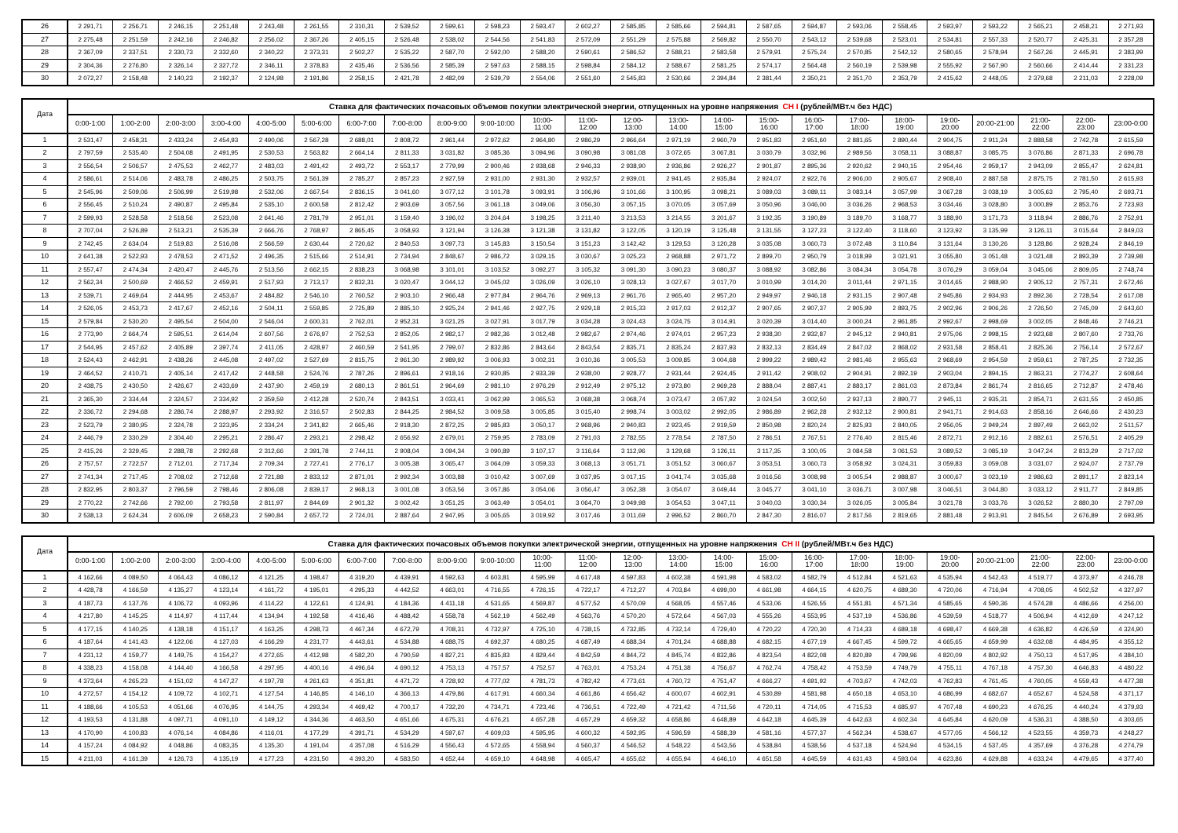| 26 | 2 291,71 | 2 256,71 | 2 246,15 | 2 251,48 | 2 243,48 | 2 261,55 | 2 310,31 | 2 539,52 | 2 599,61 | 2 598,23 | 2 593,47 | 2 602,27 | 2 585,85 | 2 585,66 | 2 594,81 | 2 587,65 | 2 594,87 | 2 593,06 | 2 558,45 | 2 593,97 | 2 593,22 | 2 565,21 | 2 458,21 | 2 271,93 |
| 27 | 2 275,48 | 2 251,59 | 2 242,16 | 2 246,82 | 2 256,02 | 2 367,26 | 2 405,15 | 2 526,48 | 2 538,02 | 2 544,56 | 2 541,83 | 2 572,09 | 2 551,29 | 2 575,88 | 2 569,82 | 2 550,70 | 2 543,12 | 2 539,68 | 2 523,01 | 2 534,81 | 2 557,33 | 2 520,77 | 2 425,31 | 2 357,28 |
| 28 | 2 367,09 | 2 337,51 | 2 330,73 | 2 332,60 | 2 340,22 | 2 373,31 | 2 502,27 | 2 535,22 | 2 587,70 | 2 592,00 | 2 588,20 | 2 590,61 | 2 586,52 | 2 588,21 | 2 583,58 | 2 579,91 | 2 575,24 | 2 570,85 | 2 542,12 | 2 580,65 | 2 578,94 | 2 567,26 | 2 445,91 | 2 383,99 |
| 29 | 2 304,36 | 2 276,80 | 2 326,14 | 2 327,72 | 2 346,11 | 2 378,83 | 2 435,46 | 2 536,56 | 2 585,39 | 2 597,63 | 2 588,15 | 2 598,84 | 2 584,12 | 2 588,67 | 2 581,25 | 2 574,17 | 2 564,48 | 2 560,19 | 2 539,98 | 2 555,92 | 2 567,90 | 2 560,66 | 2 414,44 | 2 331,23 |
| 30 | 2 072,27 | 2 158,48 | 2 140,23 | 2 192,37 | 2 124,98 | 2 191,86 | 2 258,15 | 2 421,78 | 2 482,09 | 2 539,79 | 2 554,06 | 2 551,60 | 2 545,83 | 2 530,66 | 2 394,84 | 2 381,44 | 2 350,21 | 2 351,70 | 2 353,79 | 2 415,62 | 2 448,05 | 2 379,68 | 2 211,03 | 2 228,09 |
| Дата | Ставка для фактических почасовых объемов покупки электрической энергии, отпущенных на уровне напряжения СН I (рублей/МВт.ч без НДС) | | | | | | | | | | | | | | | | | | | | | | | |
| --- | --- | --- | --- | --- | --- | --- | --- | --- | --- | --- | --- | --- | --- | --- | --- | --- | --- | --- | --- | --- | --- | --- | --- | --- |
| | 0:00-1:00 | 1:00-2:00 | 2:00-3:00 | 3:00-4:00 | 4:00-5:00 | 5:00-6:00 | 6:00-7:00 | 7:00-8:00 | 8:00-9:00 | 9:00-10:00 | 10:00- 11:00 | 11:00- 12:00 | 12:00- 13:00 | 13:00- 14:00 | 14:00- 15:00 | 15:00- 16:00 | 16:00- 17:00 | 17:00- 18:00 | 18:00- 19:00 | 19:00- 20:00 | 20:00-21:00 | 21:00- 22:00 | 22:00- 23:00 | 23:00-0:00 |
| 1 | 2 531,47 | 2 458,31 | 2 433,24 | 2 454,93 | 2 490,06 | 2 567,28 | 2 688,01 | 2 808,72 | 2 961,44 | 2 972,62 | 2 964,80 | 2 986,29 | 2 966,64 | 2 971,19 | 2 960,79 | 2 951,83 | 2 951,60 | 2 881,65 | 2 890,44 | 2 904,75 | 2 911,24 | 2 888,58 | 2 742,78 | 2 615,59 |
| 2 | 2 797,59 | 2 535,40 | 2 504,08 | 2 491,95 | 2 530,53 | 2 563,82 | 2 664,14 | 2 811,33 | 3 031,82 | 3 085,36 | 3 094,96 | 3 090,98 | 3 081,08 | 3 072,65 | 3 067,81 | 3 030,79 | 3 032,96 | 2 989,56 | 3 058,11 | 3 088,87 | 3 085,75 | 3 076,86 | 2 871,33 | 2 696,78 |
| 3 | 2 556,54 | 2 506,57 | 2 475,53 | 2 462,77 | 2 483,03 | 2 491,42 | 2 493,72 | 2 553,17 | 2 779,99 | 2 900,46 | 2 938,68 | 2 946,33 | 2 938,90 | 2 936,86 | 2 926,27 | 2 901,87 | 2 895,36 | 2 920,62 | 2 940,15 | 2 954,46 | 2 959,17 | 2 943,09 | 2 855,47 | 2 624,81 |
| 4 | 2 586,61 | 2 514,06 | 2 483,78 | 2 486,25 | 2 503,75 | 2 561,39 | 2 785,27 | 2 857,23 | 2 927,59 | 2 931,00 | 2 931,30 | 2 932,57 | 2 939,01 | 2 941,45 | 2 935,84 | 2 924,07 | 2 922,76 | 2 906,00 | 2 905,67 | 2 908,40 | 2 887,58 | 2 875,75 | 2 781,50 | 2 615,93 |
| 5 | 2 545,96 | 2 509,06 | 2 506,99 | 2 519,98 | 2 532,06 | 2 667,54 | 2 836,15 | 3 041,60 | 3 077,12 | 3 101,78 | 3 093,91 | 3 106,96 | 3 101,66 | 3 100,95 | 3 098,21 | 3 089,03 | 3 089,11 | 3 083,14 | 3 057,99 | 3 067,28 | 3 038,19 | 3 005,63 | 2 795,40 | 2 693,71 |
| 6 | 2 556,45 | 2 510,24 | 2 490,87 | 2 495,84 | 2 535,10 | 2 600,58 | 2 812,42 | 2 903,69 | 3 057,56 | 3 061,18 | 3 049,06 | 3 056,30 | 3 057,15 | 3 070,05 | 3 057,69 | 3 050,96 | 3 046,00 | 3 036,26 | 2 968,53 | 3 034,46 | 3 028,80 | 3 000,89 | 2 853,76 | 2 723,93 |
| 7 | 2 599,93 | 2 528,58 | 2 518,56 | 2 523,08 | 2 641,46 | 2 781,79 | 2 951,01 | 3 159,40 | 3 196,02 | 3 204,64 | 3 198,25 | 3 211,40 | 3 213,53 | 3 214,55 | 3 201,67 | 3 192,35 | 3 190,89 | 3 189,70 | 3 168,77 | 3 188,90 | 3 171,73 | 3 118,94 | 2 886,76 | 2 752,91 |
| 8 | 2 707,04 | 2 526,89 | 2 513,21 | 2 535,39 | 2 666,76 | 2 768,97 | 2 865,45 | 3 058,93 | 3 121,94 | 3 126,38 | 3 121,38 | 3 131,82 | 3 122,05 | 3 120,19 | 3 125,48 | 3 131,55 | 3 127,23 | 3 122,40 | 3 118,60 | 3 123,92 | 3 135,99 | 3 126,11 | 3 015,64 | 2 849,03 |
| 9 | 2 742,45 | 2 634,04 | 2 519,83 | 2 516,08 | 2 566,59 | 2 630,44 | 2 720,62 | 2 840,53 | 3 097,73 | 3 145,83 | 3 150,54 | 3 151,23 | 3 142,42 | 3 129,53 | 3 120,28 | 3 035,08 | 3 060,73 | 3 072,48 | 3 110,84 | 3 131,64 | 3 130,26 | 3 128,86 | 2 928,24 | 2 846,19 |
| 10 | 2 641,38 | 2 522,93 | 2 478,53 | 2 471,52 | 2 496,35 | 2 515,66 | 2 514,91 | 2 734,94 | 2 848,67 | 2 986,72 | 3 029,15 | 3 030,67 | 3 025,23 | 2 968,88 | 2 971,72 | 2 899,70 | 2 950,79 | 3 018,99 | 3 021,91 | 3 055,80 | 3 051,48 | 3 021,48 | 2 893,39 | 2 739,98 |
| 11 | 2 557,47 | 2 474,34 | 2 420,47 | 2 445,76 | 2 513,56 | 2 662,15 | 2 838,23 | 3 068,98 | 3 101,01 | 3 103,52 | 3 092,27 | 3 105,32 | 3 091,30 | 3 090,23 | 3 080,37 | 3 088,92 | 3 082,86 | 3 084,34 | 3 054,78 | 3 076,29 | 3 059,04 | 3 045,06 | 2 809,05 | 2 748,74 |
| 12 | 2 562,34 | 2 500,69 | 2 466,52 | 2 459,91 | 2 517,93 | 2 713,17 | 2 832,31 | 3 020,47 | 3 044,12 | 3 045,02 | 3 026,09 | 3 026,10 | 3 028,13 | 3 027,67 | 3 017,70 | 3 010,99 | 3 014,20 | 3 011,44 | 2 971,15 | 3 014,65 | 2 988,90 | 2 905,12 | 2 757,31 | 2 672,46 |
| 13 | 2 539,71 | 2 469,64 | 2 444,95 | 2 453,67 | 2 484,82 | 2 546,10 | 2 760,52 | 2 903,10 | 2 966,48 | 2 977,84 | 2 964,76 | 2 969,13 | 2 961,76 | 2 965,40 | 2 957,20 | 2 949,97 | 2 946,18 | 2 931,15 | 2 907,48 | 2 945,86 | 2 934,93 | 2 892,36 | 2 728,54 | 2 617,08 |
| 14 | 2 526,05 | 2 453,73 | 2 417,67 | 2 452,16 | 2 504,11 | 2 559,85 | 2 725,89 | 2 885,10 | 2 925,24 | 2 941,46 | 2 927,75 | 2 929,18 | 2 915,33 | 2 917,03 | 2 912,37 | 2 907,65 | 2 907,37 | 2 905,99 | 2 893,75 | 2 902,96 | 2 906,26 | 2 726,50 | 2 745,09 | 2 643,60 |
| 15 | 2 579,84 | 2 530,20 | 2 495,54 | 2 504,00 | 2 546,04 | 2 600,31 | 2 762,01 | 2 952,31 | 3 021,25 | 3 027,91 | 3 017,79 | 3 034,28 | 3 024,43 | 3 024,75 | 3 014,91 | 3 020,39 | 3 014,40 | 3 000,24 | 2 961,85 | 2 992,67 | 2 998,69 | 3 002,05 | 2 848,46 | 2 746,21 |
| 16 | 2 773,90 | 2 664,74 | 2 595,51 | 2 614,04 | 2 607,56 | 2 676,97 | 2 752,53 | 2 852,05 | 2 982,17 | 2 982,36 | 3 012,48 | 2 982,67 | 2 974,46 | 2 974,01 | 2 957,23 | 2 938,30 | 2 932,87 | 2 945,12 | 2 940,81 | 2 975,06 | 2 998,15 | 2 923,68 | 2 807,60 | 2 733,76 |
| 17 | 2 544,95 | 2 457,62 | 2 405,89 | 2 397,74 | 2 411,05 | 2 428,97 | 2 460,59 | 2 541,95 | 2 799,07 | 2 832,86 | 2 843,64 | 2 843,54 | 2 835,71 | 2 835,24 | 2 837,93 | 2 832,13 | 2 834,49 | 2 847,02 | 2 868,02 | 2 931,58 | 2 858,41 | 2 825,36 | 2 756,14 | 2 572,67 |
| 18 | 2 524,43 | 2 462,91 | 2 438,26 | 2 445,08 | 2 497,02 | 2 527,69 | 2 815,75 | 2 961,30 | 2 989,92 | 3 006,93 | 3 002,31 | 3 010,36 | 3 005,53 | 3 009,85 | 3 004,68 | 2 999,22 | 2 989,42 | 2 981,46 | 2 955,63 | 2 968,69 | 2 954,59 | 2 959,61 | 2 787,25 | 2 732,35 |
| 19 | 2 464,52 | 2 410,71 | 2 405,14 | 2 417,42 | 2 448,58 | 2 524,76 | 2 787,26 | 2 896,61 | 2 918,16 | 2 930,85 | 2 933,39 | 2 938,00 | 2 928,77 | 2 931,44 | 2 924,45 | 2 911,42 | 2 908,02 | 2 904,91 | 2 892,19 | 2 903,04 | 2 894,15 | 2 863,31 | 2 774,27 | 2 608,64 |
| 20 | 2 438,75 | 2 430,50 | 2 426,67 | 2 433,69 | 2 437,90 | 2 459,19 | 2 680,13 | 2 861,51 | 2 964,69 | 2 981,10 | 2 976,29 | 2 912,49 | 2 975,12 | 2 973,80 | 2 969,28 | 2 888,04 | 2 887,41 | 2 883,17 | 2 861,03 | 2 873,84 | 2 861,74 | 2 816,65 | 2 712,87 | 2 478,46 |
| 21 | 2 365,30 | 2 334,44 | 2 324,57 | 2 334,92 | 2 359,59 | 2 412,28 | 2 520,74 | 2 843,51 | 3 033,41 | 3 062,99 | 3 065,53 | 3 068,38 | 3 068,74 | 3 073,47 | 3 057,92 | 3 024,54 | 3 002,50 | 2 937,13 | 2 890,77 | 2 945,11 | 2 935,31 | 2 854,71 | 2 631,55 | 2 450,85 |
| 22 | 2 336,72 | 2 294,68 | 2 286,74 | 2 288,97 | 2 293,92 | 2 316,57 | 2 502,83 | 2 844,25 | 2 984,52 | 3 009,58 | 3 005,85 | 3 015,40 | 2 998,74 | 3 003,02 | 2 992,05 | 2 986,89 | 2 962,28 | 2 932,12 | 2 900,81 | 2 941,71 | 2 914,63 | 2 858,16 | 2 646,66 | 2 430,23 |
| 23 | 2 523,79 | 2 380,95 | 2 324,78 | 2 323,95 | 2 334,24 | 2 341,82 | 2 665,46 | 2 918,30 | 2 872,25 | 2 985,83 | 3 050,17 | 2 968,96 | 2 940,83 | 2 923,45 | 2 919,59 | 2 850,98 | 2 820,24 | 2 825,93 | 2 840,05 | 2 956,05 | 2 949,24 | 2 897,49 | 2 663,02 | 2 511,57 |
| 24 | 2 446,79 | 2 330,29 | 2 304,40 | 2 295,21 | 2 286,47 | 2 293,21 | 2 298,42 | 2 656,92 | 2 679,01 | 2 759,95 | 2 783,09 | 2 791,03 | 2 782,55 | 2 778,54 | 2 787,50 | 2 786,51 | 2 767,51 | 2 776,40 | 2 815,46 | 2 872,71 | 2 912,16 | 2 882,61 | 2 576,51 | 2 405,29 |
| 25 | 2 415,26 | 2 329,45 | 2 288,78 | 2 292,68 | 2 312,66 | 2 391,78 | 2 744,11 | 2 908,04 | 3 094,34 | 3 090,89 | 3 107,17 | 3 116,64 | 3 112,96 | 3 129,68 | 3 126,11 | 3 117,35 | 3 100,05 | 3 084,58 | 3 061,53 | 3 089,52 | 3 085,19 | 3 047,24 | 2 813,29 | 2 717,02 |
| 26 | 2 757,57 | 2 722,57 | 2 712,01 | 2 717,34 | 2 709,34 | 2 727,41 | 2 776,17 | 3 005,38 | 3 065,47 | 3 064,09 | 3 059,33 | 3 068,13 | 3 051,71 | 3 051,52 | 3 060,67 | 3 053,51 | 3 060,73 | 3 058,92 | 3 024,31 | 3 059,83 | 3 059,08 | 3 031,07 | 2 924,07 | 2 737,79 |
| 27 | 2 741,34 | 2 717,45 | 2 708,02 | 2 712,68 | 2 721,88 | 2 833,12 | 2 871,01 | 2 992,34 | 3 003,88 | 3 010,42 | 3 007,69 | 3 037,95 | 3 017,15 | 3 041,74 | 3 035,68 | 3 016,56 | 3 008,98 | 3 005,54 | 2 988,87 | 3 000,67 | 3 023,19 | 2 986,63 | 2 891,17 | 2 823,14 |
| 28 | 2 832,95 | 2 803,37 | 2 796,59 | 2 798,46 | 2 806,08 | 2 839,17 | 2 968,13 | 3 001,08 | 3 053,56 | 3 057,86 | 3 054,06 | 3 056,47 | 3 052,38 | 3 054,07 | 3 049,44 | 3 045,77 | 3 041,10 | 3 036,71 | 3 007,98 | 3 046,51 | 3 044,80 | 3 033,12 | 2 911,77 | 2 849,85 |
| 29 | 2 770,22 | 2 742,66 | 2 792,00 | 2 793,58 | 2 811,97 | 2 844,69 | 2 901,32 | 3 002,42 | 3 051,25 | 3 063,49 | 3 054,01 | 3 064,70 | 3 049,98 | 3 054,53 | 3 047,11 | 3 040,03 | 3 030,34 | 3 026,05 | 3 005,84 | 3 021,78 | 3 033,76 | 3 026,52 | 2 880,30 | 2 797,09 |
| 30 | 2 538,13 | 2 624,34 | 2 606,09 | 2 658,23 | 2 590,84 | 2 657,72 | 2 724,01 | 2 887,64 | 2 947,95 | 3 005,65 | 3 019,92 | 3 017,46 | 3 011,69 | 2 996,52 | 2 860,70 | 2 847,30 | 2 816,07 | 2 817,56 | 2 819,65 | 2 881,48 | 2 913,91 | 2 845,54 | 2 676,89 | 2 693,95 |
| Дата | Ставка для фактических почасовых объемов покупки электрической энергии, отпущенных на уровне напряжения СН II (рублей/МВт.ч без НДС) | | | | | | | | | | | | | | | | | | | | | | | |
| --- | --- | --- | --- | --- | --- | --- | --- | --- | --- | --- | --- | --- | --- | --- | --- | --- | --- | --- | --- | --- | --- | --- | --- | --- |
| | 0:00-1:00 | 1:00-2:00 | 2:00-3:00 | 3:00-4:00 | 4:00-5:00 | 5:00-6:00 | 6:00-7:00 | 7:00-8:00 | 8:00-9:00 | 9:00-10:00 | 10:00- 11:00 | 11:00- 12:00 | 12:00- 13:00 | 13:00- 14:00 | 14:00- 15:00 | 15:00- 16:00 | 16:00- 17:00 | 17:00- 18:00 | 18:00- 19:00 | 19:00- 20:00 | 20:00-21:00 | 21:00- 22:00 | 22:00- 23:00 | 23:00-0:00 |
| 1 | 4 162,66 | 4 089,50 | 4 064,43 | 4 086,12 | 4 121,25 | 4 198,47 | 4 319,20 | 4 439,91 | 4 592,63 | 4 603,81 | 4 595,99 | 4 617,48 | 4 597,83 | 4 602,38 | 4 591,98 | 4 583,02 | 4 582,79 | 4 512,84 | 4 521,63 | 4 535,94 | 4 542,43 | 4 519,77 | 4 373,97 | 4 246,78 |
| 2 | 4 428,78 | 4 166,59 | 4 135,27 | 4 123,14 | 4 161,72 | 4 195,01 | 4 295,33 | 4 442,52 | 4 663,01 | 4 716,55 | 4 726,15 | 4 722,17 | 4 712,27 | 4 703,84 | 4 699,00 | 4 661,98 | 4 664,15 | 4 620,75 | 4 689,30 | 4 720,06 | 4 716,94 | 4 708,05 | 4 502,52 | 4 327,97 |
| 3 | 4 187,73 | 4 137,76 | 4 106,72 | 4 093,96 | 4 114,22 | 4 122,61 | 4 124,91 | 4 184,36 | 4 411,18 | 4 531,65 | 4 569,87 | 4 577,52 | 4 570,09 | 4 568,05 | 4 557,46 | 4 533,06 | 4 526,55 | 4 551,81 | 4 571,34 | 4 585,65 | 4 590,36 | 4 574,28 | 4 486,66 | 4 256,00 |
| 4 | 4 217,80 | 4 145,25 | 4 114,97 | 4 117,44 | 4 134,94 | 4 192,58 | 4 416,46 | 4 488,42 | 4 558,78 | 4 562,19 | 4 562,49 | 4 563,76 | 4 570,20 | 4 572,64 | 4 567,03 | 4 555,26 | 4 553,95 | 4 537,19 | 4 536,86 | 4 539,59 | 4 518,77 | 4 506,94 | 4 412,69 | 4 247,12 |
| 5 | 4 177,15 | 4 140,25 | 4 138,18 | 4 151,17 | 4 163,25 | 4 298,73 | 4 467,34 | 4 672,79 | 4 708,31 | 4 732,97 | 4 725,10 | 4 738,15 | 4 732,85 | 4 732,14 | 4 729,40 | 4 720,22 | 4 720,30 | 4 714,33 | 4 689,18 | 4 698,47 | 4 669,38 | 4 636,82 | 4 426,59 | 4 324,90 |
| 6 | 4 187,64 | 4 141,43 | 4 122,06 | 4 127,03 | 4 166,29 | 4 231,77 | 4 443,61 | 4 534,88 | 4 688,75 | 4 692,37 | 4 680,25 | 4 687,49 | 4 688,34 | 4 701,24 | 4 688,88 | 4 682,15 | 4 677,19 | 4 667,45 | 4 599,72 | 4 665,65 | 4 659,99 | 4 632,08 | 4 484,95 | 4 355,12 |
| 7 | 4 231,12 | 4 159,77 | 4 149,75 | 4 154,27 | 4 272,65 | 4 412,98 | 4 582,20 | 4 790,59 | 4 827,21 | 4 835,83 | 4 829,44 | 4 842,59 | 4 844,72 | 4 845,74 | 4 832,86 | 4 823,54 | 4 822,08 | 4 820,89 | 4 799,96 | 4 820,09 | 4 802,92 | 4 750,13 | 4 517,95 | 4 384,10 |
| 8 | 4 338,23 | 4 158,08 | 4 144,40 | 4 166,58 | 4 297,95 | 4 400,16 | 4 496,64 | 4 690,12 | 4 753,13 | 4 757,57 | 4 752,57 | 4 763,01 | 4 753,24 | 4 751,38 | 4 756,67 | 4 762,74 | 4 758,42 | 4 753,59 | 4 749,79 | 4 755,11 | 4 767,18 | 4 757,30 | 4 646,83 | 4 480,22 |
| 9 | 4 373,64 | 4 265,23 | 4 151,02 | 4 147,27 | 4 197,78 | 4 261,63 | 4 351,81 | 4 471,72 | 4 728,92 | 4 777,02 | 4 781,73 | 4 782,42 | 4 773,61 | 4 760,72 | 4 751,47 | 4 666,27 | 4 691,92 | 4 703,67 | 4 742,03 | 4 762,83 | 4 761,45 | 4 760,05 | 4 559,43 | 4 477,38 |
| 10 | 4 272,57 | 4 154,12 | 4 109,72 | 4 102,71 | 4 127,54 | 4 146,85 | 4 146,10 | 4 366,13 | 4 479,86 | 4 617,91 | 4 660,34 | 4 661,86 | 4 656,42 | 4 600,07 | 4 602,91 | 4 530,89 | 4 581,98 | 4 650,18 | 4 653,10 | 4 686,99 | 4 682,67 | 4 652,67 | 4 524,58 | 4 371,17 |
| 11 | 4 188,66 | 4 105,53 | 4 051,66 | 4 076,95 | 4 144,75 | 4 293,34 | 4 469,42 | 4 700,17 | 4 732,20 | 4 734,71 | 4 723,46 | 4 736,51 | 4 722,49 | 4 721,42 | 4 711,56 | 4 720,11 | 4 714,05 | 4 715,53 | 4 685,97 | 4 707,48 | 4 690,23 | 4 676,25 | 4 440,24 | 4 379,93 |
| 12 | 4 193,53 | 4 131,88 | 4 097,71 | 4 091,10 | 4 149,12 | 4 344,36 | 4 463,50 | 4 651,66 | 4 675,31 | 4 676,21 | 4 657,28 | 4 657,29 | 4 659,32 | 4 658,86 | 4 648,89 | 4 642,18 | 4 645,39 | 4 642,63 | 4 602,34 | 4 645,84 | 4 620,09 | 4 536,31 | 4 388,50 | 4 303,65 |
| 13 | 4 170,90 | 4 100,83 | 4 076,14 | 4 084,86 | 4 116,01 | 4 177,29 | 4 391,71 | 4 534,29 | 4 597,67 | 4 609,03 | 4 595,95 | 4 600,32 | 4 592,95 | 4 596,59 | 4 588,39 | 4 581,16 | 4 577,37 | 4 562,34 | 4 538,67 | 4 577,05 | 4 566,12 | 4 523,55 | 4 359,73 | 4 248,27 |
| 14 | 4 157,24 | 4 084,92 | 4 048,86 | 4 083,35 | 4 135,30 | 4 191,04 | 4 357,08 | 4 516,29 | 4 556,43 | 4 572,65 | 4 558,94 | 4 560,37 | 4 546,52 | 4 548,22 | 4 543,56 | 4 538,84 | 4 538,56 | 4 537,18 | 4 524,94 | 4 534,15 | 4 537,45 | 4 357,69 | 4 376,28 | 4 274,79 |
| 15 | 4 211,03 | 4 161,39 | 4 126,73 | 4 135,19 | 4 177,23 | 4 231,50 | 4 393,20 | 4 583,50 | 4 652,44 | 4 659,10 | 4 648,98 | 4 665,47 | 4 655,62 | 4 655,94 | 4 646,10 | 4 651,58 | 4 645,59 | 4 631,43 | 4 593,04 | 4 623,86 | 4 629,88 | 4 633,24 | 4 479,65 | 4 377,40 |